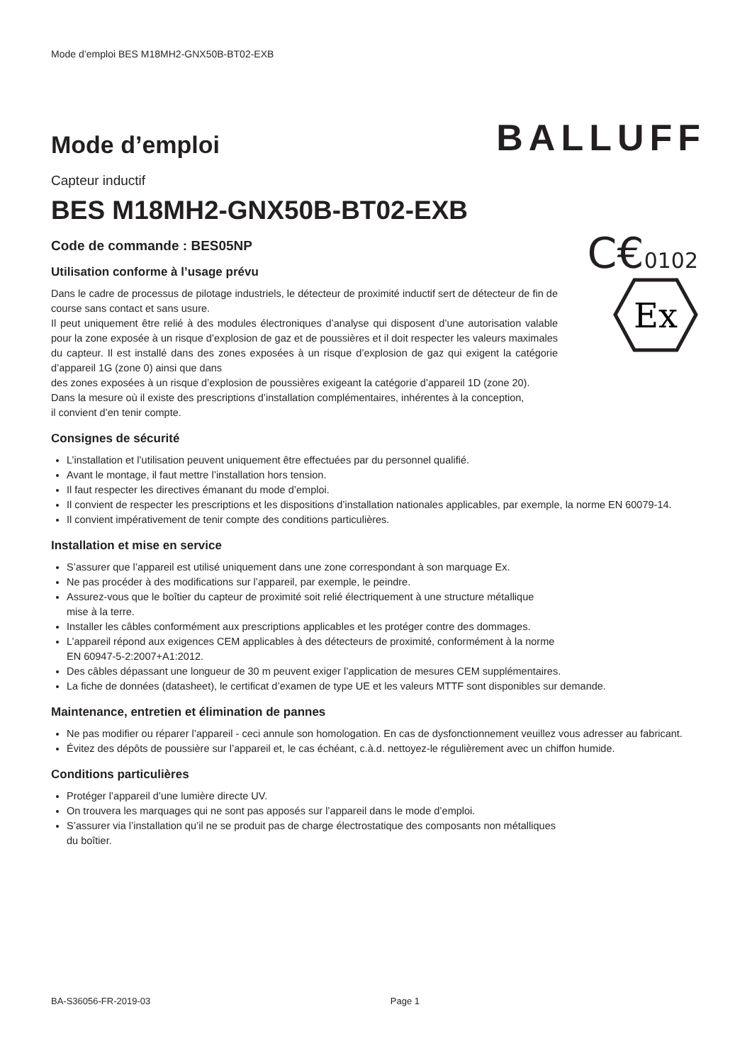Mode d’emploi BES M18MH2-GNX50B-BT02-EXB
Mode d’emploi
BALLUFF
Capteur inductif
BES M18MH2-GNX50B-BT02-EXB
Code de commande : BES05NP
C€0102
Ex
Utilisation conforme à l’usage prévu
Dans le cadre de processus de pilotage industriels, le détecteur de proximité inductif sert de détecteur de fin de course sans contact et sans usure.
Il peut uniquement être relié à des modules électroniques d’analyse qui disposent d’une autorisation valable pour la zone exposée à un risque d’explosion de gaz et de poussières et il doit respecter les valeurs maximales du capteur. Il est installé dans des zones exposées à un risque d’explosion de gaz qui exigent la catégorie d’appareil 1G (zone 0) ainsi que dans
des zones exposées à un risque d’explosion de poussières exigeant la catégorie d’appareil 1D (zone 20).
Dans la mesure où il existe des prescriptions d’installation complémentaires, inhérentes à la conception,
il convient d’en tenir compte.
Consignes de sécurité
L’installation et l’utilisation peuvent uniquement être effectuées par du personnel qualifié.
Avant le montage, il faut mettre l’installation hors tension.
Il faut respecter les directives émanant du mode d’emploi.
Il convient de respecter les prescriptions et les dispositions d’installation nationales applicables, par exemple, la norme EN 60079-14.
Il convient impérativement de tenir compte des conditions particulières.
Installation et mise en service
S’assurer que l’appareil est utilisé uniquement dans une zone correspondant à son marquage Ex.
Ne pas procéder à des modifications sur l’appareil, par exemple, le peindre.
Assurez-vous que le boîtier du capteur de proximité soit relié électriquement à une structure métallique
mise à la terre.
Installer les câbles conformément aux prescriptions applicables et les protéger contre des dommages.
L’appareil répond aux exigences CEM applicables à des détecteurs de proximité, conformément à la norme
EN 60947-5-2:2007+A1:2012.
Des câbles dépassant une longueur de 30 m peuvent exiger l’application de mesures CEM supplémentaires.
La fiche de données (datasheet), le certificat d’examen de type UE et les valeurs MTTF sont disponibles sur demande.
Maintenance, entretien et élimination de pannes
Ne pas modifier ou réparer l’appareil - ceci annule son homologation. En cas de dysfonctionnement veuillez vous adresser au fabricant.
Évitez des dépôts de poussière sur l’appareil et, le cas échéant, c.à.d. nettoyez-le régulièrement avec un chiffon humide.
Conditions particulières
Protéger l’appareil d’une lumière directe UV.
On trouvera les marquages qui ne sont pas apposés sur l’appareil dans le mode d’emploi.
S’assurer via l’installation qu’il ne se produit pas de charge électrostatique des composants non métalliques
du boîtier.
BA-S36056-FR-2019-03 Page 1